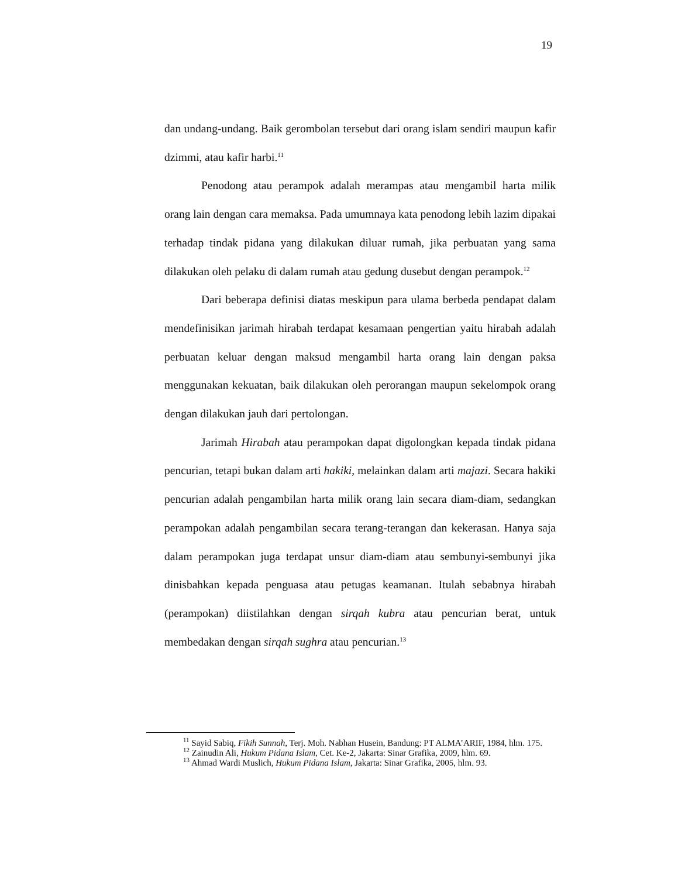19
dan undang-undang. Baik gerombolan tersebut dari orang islam sendiri maupun kafir dzimmi, atau kafir harbi.<sup>11</sup>
Penodong atau perampok adalah merampas atau mengambil harta milik orang lain dengan cara memaksa. Pada umumnaya kata penodong lebih lazim dipakai terhadap tindak pidana yang dilakukan diluar rumah, jika perbuatan yang sama dilakukan oleh pelaku di dalam rumah atau gedung dusebut dengan perampok.<sup>12</sup>
Dari beberapa definisi diatas meskipun para ulama berbeda pendapat dalam mendefinisikan jarimah hirabah terdapat kesamaan pengertian yaitu hirabah adalah perbuatan keluar dengan maksud mengambil harta orang lain dengan paksa menggunakan kekuatan, baik dilakukan oleh perorangan maupun sekelompok orang dengan dilakukan jauh dari pertolongan.
Jarimah Hirabah atau perampokan dapat digolongkan kepada tindak pidana pencurian, tetapi bukan dalam arti hakiki, melainkan dalam arti majazi. Secara hakiki pencurian adalah pengambilan harta milik orang lain secara diam-diam, sedangkan perampokan adalah pengambilan secara terang-terangan dan kekerasan. Hanya saja dalam perampokan juga terdapat unsur diam-diam atau sembunyi-sembunyi jika dinisbahkan kepada penguasa atau petugas keamanan. Itulah sebabnya hirabah (perampokan) diistilahkan dengan sirqah kubra atau pencurian berat, untuk membedakan dengan sirqah sughra atau pencurian.<sup>13</sup>
<sup>11</sup> Sayid Sabiq, Fikih Sunnah, Terj. Moh. Nabhan Husein, Bandung: PT ALMA’ARIF, 1984, hlm. 175.
<sup>12</sup> Zainudin Ali, Hukum Pidana Islam, Cet. Ke-2, Jakarta: Sinar Grafika, 2009, hlm. 69.
<sup>13</sup> Ahmad Wardi Muslich, Hukum Pidana Islam, Jakarta: Sinar Grafika, 2005, hlm. 93.